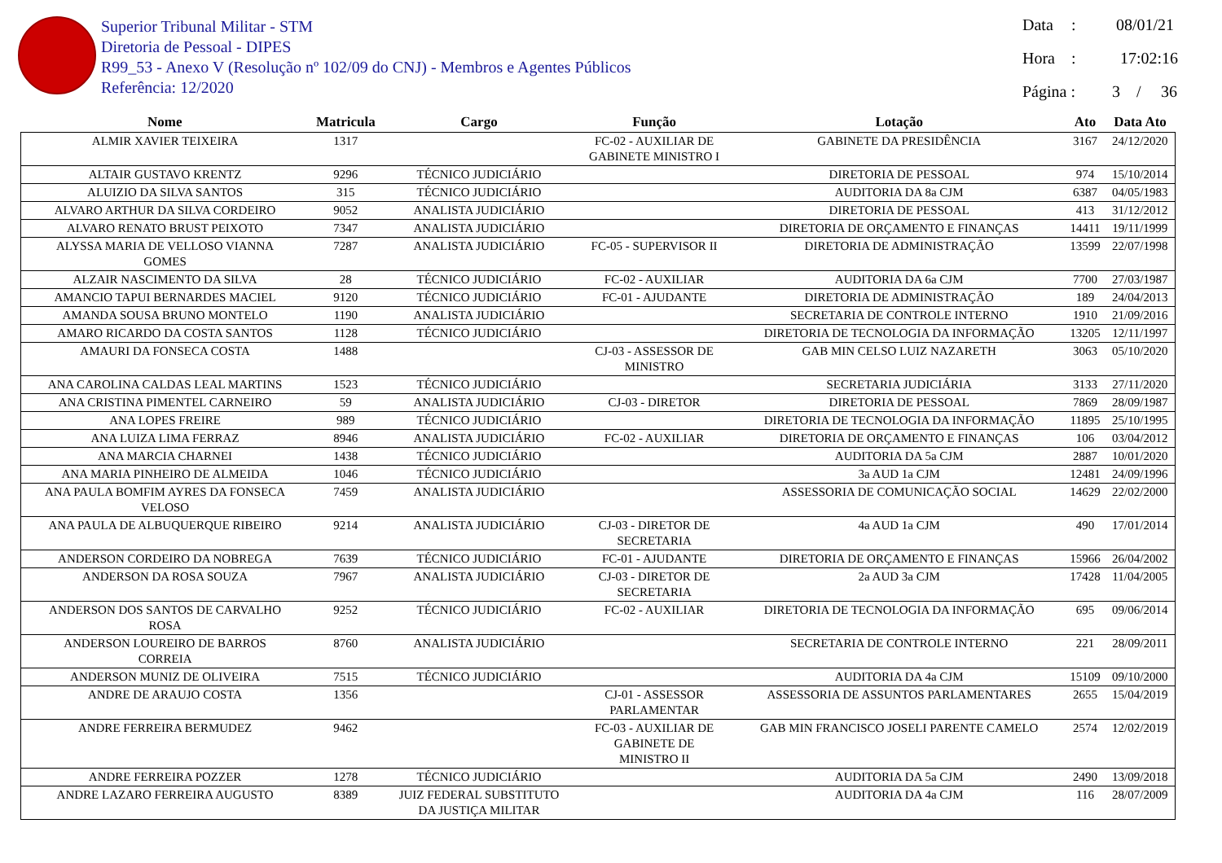Superior Tribunal Militar - STM
Diretoria de Pessoal - DIPES
R99_53 - Anexo V (Resolução nº 102/09 do CNJ) - Membros e Agentes Públicos
Referência: 12/2020
Data: 08/01/21
Hora: 17:02:16
Página : 3 / 36
| Nome | Matricula | Cargo | Função | Lotação | Ato | Data Ato |
| --- | --- | --- | --- | --- | --- | --- |
| ALMIR XAVIER TEIXEIRA | 1317 | | FC-02 - AUXILIAR DE GABINETE MINISTRO I | GABINETE DA PRESIDÊNCIA | 3167 | 24/12/2020 |
| ALTAIR GUSTAVO KRENTZ | 9296 | TÉCNICO JUDICIÁRIO | | DIRETORIA DE PESSOAL | 974 | 15/10/2014 |
| ALUIZIO DA SILVA SANTOS | 315 | TÉCNICO JUDICIÁRIO | | AUDITORIA DA 8a CJM | 6387 | 04/05/1983 |
| ALVARO ARTHUR DA SILVA CORDEIRO | 9052 | ANALISTA JUDICIÁRIO | | DIRETORIA DE PESSOAL | 413 | 31/12/2012 |
| ALVARO RENATO BRUST PEIXOTO | 7347 | ANALISTA JUDICIÁRIO | | DIRETORIA DE ORÇAMENTO E FINANÇAS | 14411 | 19/11/1999 |
| ALYSSA MARIA DE VELLOSO VIANNA GOMES | 7287 | ANALISTA JUDICIÁRIO | FC-05 - SUPERVISOR II | DIRETORIA DE ADMINISTRAÇÃO | 13599 | 22/07/1998 |
| ALZAIR NASCIMENTO DA SILVA | 28 | TÉCNICO JUDICIÁRIO | FC-02 - AUXILIAR | AUDITORIA DA 6a CJM | 7700 | 27/03/1987 |
| AMANCIO TAPUI BERNARDES MACIEL | 9120 | TÉCNICO JUDICIÁRIO | FC-01 - AJUDANTE | DIRETORIA DE ADMINISTRAÇÃO | 189 | 24/04/2013 |
| AMANDA SOUSA BRUNO MONTELO | 1190 | ANALISTA JUDICIÁRIO | | SECRETARIA DE CONTROLE INTERNO | 1910 | 21/09/2016 |
| AMARO RICARDO DA COSTA SANTOS | 1128 | TÉCNICO JUDICIÁRIO | | DIRETORIA DE TECNOLOGIA DA INFORMAÇÃO | 13205 | 12/11/1997 |
| AMAURI DA FONSECA COSTA | 1488 | | CJ-03 - ASSESSOR DE MINISTRO | GAB MIN CELSO LUIZ NAZARETH | 3063 | 05/10/2020 |
| ANA CAROLINA CALDAS LEAL MARTINS | 1523 | TÉCNICO JUDICIÁRIO | | SECRETARIA JUDICIÁRIA | 3133 | 27/11/2020 |
| ANA CRISTINA PIMENTEL CARNEIRO | 59 | ANALISTA JUDICIÁRIO | CJ-03 - DIRETOR | DIRETORIA DE PESSOAL | 7869 | 28/09/1987 |
| ANA LOPES FREIRE | 989 | TÉCNICO JUDICIÁRIO | | DIRETORIA DE TECNOLOGIA DA INFORMAÇÃO | 11895 | 25/10/1995 |
| ANA LUIZA LIMA FERRAZ | 8946 | ANALISTA JUDICIÁRIO | FC-02 - AUXILIAR | DIRETORIA DE ORÇAMENTO E FINANÇAS | 106 | 03/04/2012 |
| ANA MARCIA CHARNEI | 1438 | TÉCNICO JUDICIÁRIO | | AUDITORIA DA 5a CJM | 2887 | 10/01/2020 |
| ANA MARIA PINHEIRO DE ALMEIDA | 1046 | TÉCNICO JUDICIÁRIO | | 3a AUD 1a CJM | 12481 | 24/09/1996 |
| ANA PAULA BOMFIM AYRES DA FONSECA VELOSO | 7459 | ANALISTA JUDICIÁRIO | | ASSESSORIA DE COMUNICAÇÃO SOCIAL | 14629 | 22/02/2000 |
| ANA PAULA DE ALBUQUERQUE RIBEIRO | 9214 | ANALISTA JUDICIÁRIO | CJ-03 - DIRETOR DE SECRETARIA | 4a AUD 1a CJM | 490 | 17/01/2014 |
| ANDERSON CORDEIRO DA NOBREGA | 7639 | TÉCNICO JUDICIÁRIO | FC-01 - AJUDANTE | DIRETORIA DE ORÇAMENTO E FINANÇAS | 15966 | 26/04/2002 |
| ANDERSON DA ROSA SOUZA | 7967 | ANALISTA JUDICIÁRIO | CJ-03 - DIRETOR DE SECRETARIA | 2a AUD 3a CJM | 17428 | 11/04/2005 |
| ANDERSON DOS SANTOS DE CARVALHO ROSA | 9252 | TÉCNICO JUDICIÁRIO | FC-02 - AUXILIAR | DIRETORIA DE TECNOLOGIA DA INFORMAÇÃO | 695 | 09/06/2014 |
| ANDERSON LOUREIRO DE BARROS CORREIA | 8760 | ANALISTA JUDICIÁRIO | | SECRETARIA DE CONTROLE INTERNO | 221 | 28/09/2011 |
| ANDERSON MUNIZ DE OLIVEIRA | 7515 | TÉCNICO JUDICIÁRIO | | AUDITORIA DA 4a CJM | 15109 | 09/10/2000 |
| ANDRE DE ARAUJO COSTA | 1356 | | CJ-01 - ASSESSOR PARLAMENTAR | ASSESSORIA DE ASSUNTOS PARLAMENTARES | 2655 | 15/04/2019 |
| ANDRE FERREIRA BERMUDEZ | 9462 | | FC-03 - AUXILIAR DE GABINETE DE MINISTRO II | GAB MIN FRANCISCO JOSELI PARENTE CAMELO | 2574 | 12/02/2019 |
| ANDRE FERREIRA POZZER | 1278 | TÉCNICO JUDICIÁRIO | | AUDITORIA DA 5a CJM | 2490 | 13/09/2018 |
| ANDRE LAZARO FERREIRA AUGUSTO | 8389 | JUIZ FEDERAL SUBSTITUTO DA JUSTIÇA MILITAR | | AUDITORIA DA 4a CJM | 116 | 28/07/2009 |